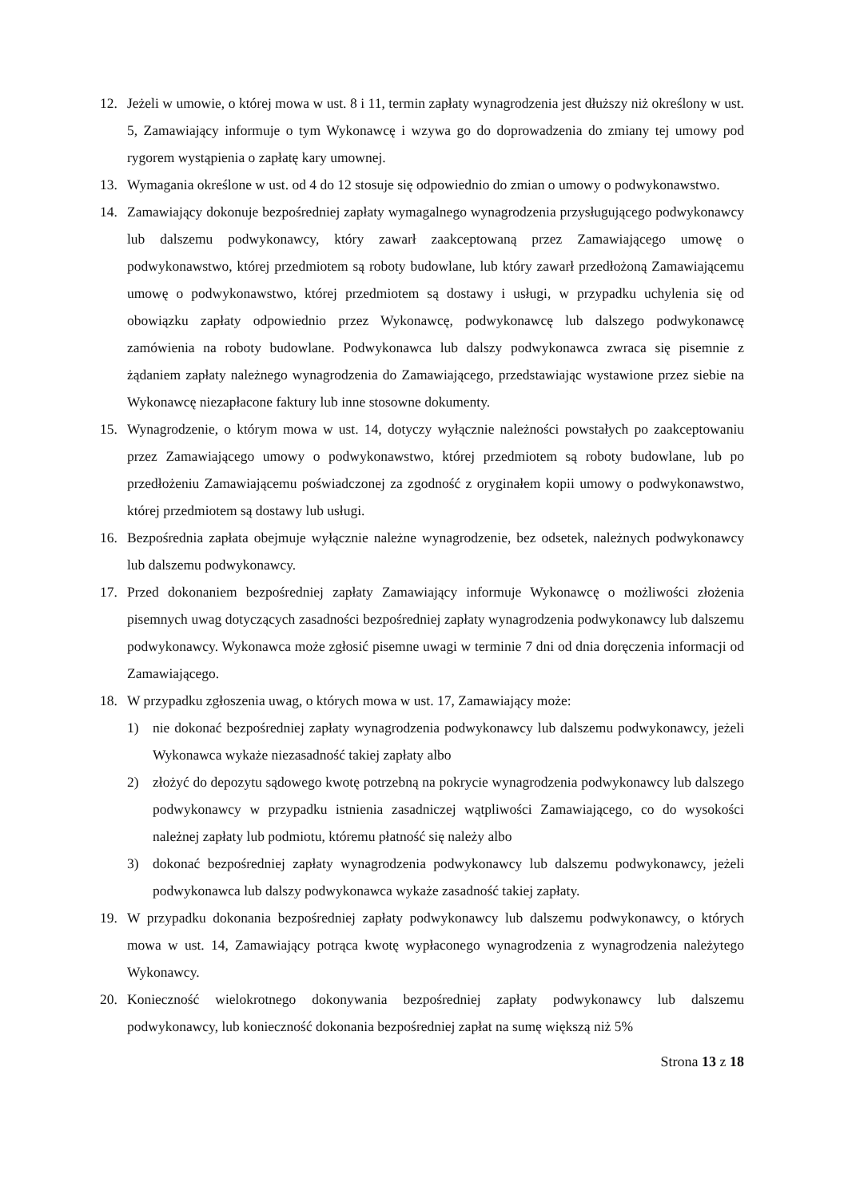12. Jeżeli w umowie, o której mowa w ust. 8 i 11, termin zapłaty wynagrodzenia jest dłuższy niż określony w ust. 5, Zamawiający informuje o tym Wykonawcę i wzywa go do doprowadzenia do zmiany tej umowy pod rygorem wystąpienia o zapłatę kary umownej.
13. Wymagania określone w ust. od 4 do 12 stosuje się odpowiednio do zmian o umowy o podwykonawstwo.
14. Zamawiający dokonuje bezpośredniej zapłaty wymagalnego wynagrodzenia przysługującego podwykonawcy lub dalszemu podwykonawcy, który zawarł zaakceptowaną przez Zamawiającego umowę o podwykonawstwo, której przedmiotem są roboty budowlane, lub który zawarł przedłożoną Zamawiającemu umowę o podwykonawstwo, której przedmiotem są dostawy i usługi, w przypadku uchylenia się od obowiązku zapłaty odpowiednio przez Wykonawcę, podwykonawcę lub dalszego podwykonawcę zamówienia na roboty budowlane. Podwykonawca lub dalszy podwykonawca zwraca się pisemnie z żądaniem zapłaty należnego wynagrodzenia do Zamawiającego, przedstawiając wystawione przez siebie na Wykonawcę niezapłacone faktury lub inne stosowne dokumenty.
15. Wynagrodzenie, o którym mowa w ust. 14, dotyczy wyłącznie należności powstałych po zaakceptowaniu przez Zamawiającego umowy o podwykonawstwo, której przedmiotem są roboty budowlane, lub po przedłożeniu Zamawiającemu poświadczonej za zgodność z oryginałem kopii umowy o podwykonawstwo, której przedmiotem są dostawy lub usługi.
16. Bezpośrednia zapłata obejmuje wyłącznie należne wynagrodzenie, bez odsetek, należnych podwykonawcy lub dalszemu podwykonawcy.
17. Przed dokonaniem bezpośredniej zapłaty Zamawiający informuje Wykonawcę o możliwości złożenia pisemnych uwag dotyczących zasadności bezpośredniej zapłaty wynagrodzenia podwykonawcy lub dalszemu podwykonawcy. Wykonawca może zgłosić pisemne uwagi w terminie 7 dni od dnia doręczenia informacji od Zamawiającego.
18. W przypadku zgłoszenia uwag, o których mowa w ust. 17, Zamawiający może:
1) nie dokonać bezpośredniej zapłaty wynagrodzenia podwykonawcy lub dalszemu podwykonawcy, jeżeli Wykonawca wykaże niezasadność takiej zapłaty albo
2) złożyć do depozytu sądowego kwotę potrzebną na pokrycie wynagrodzenia podwykonawcy lub dalszego podwykonawcy w przypadku istnienia zasadniczej wątpliwości Zamawiającego, co do wysokości należnej zapłaty lub podmiotu, któremu płatność się należy albo
3) dokonać bezpośredniej zapłaty wynagrodzenia podwykonawcy lub dalszemu podwykonawcy, jeżeli podwykonawca lub dalszy podwykonawca wykaże zasadność takiej zapłaty.
19. W przypadku dokonania bezpośredniej zapłaty podwykonawcy lub dalszemu podwykonawcy, o których mowa w ust. 14, Zamawiający potrąca kwotę wypłaconego wynagrodzenia z wynagrodzenia należytego Wykonawcy.
20. Konieczność wielokrotnego dokonywania bezpośredniej zapłaty podwykonawcy lub dalszemu podwykonawcy, lub konieczność dokonania bezpośredniej zapłat na sumę większą niż 5%
Strona 13 z 18